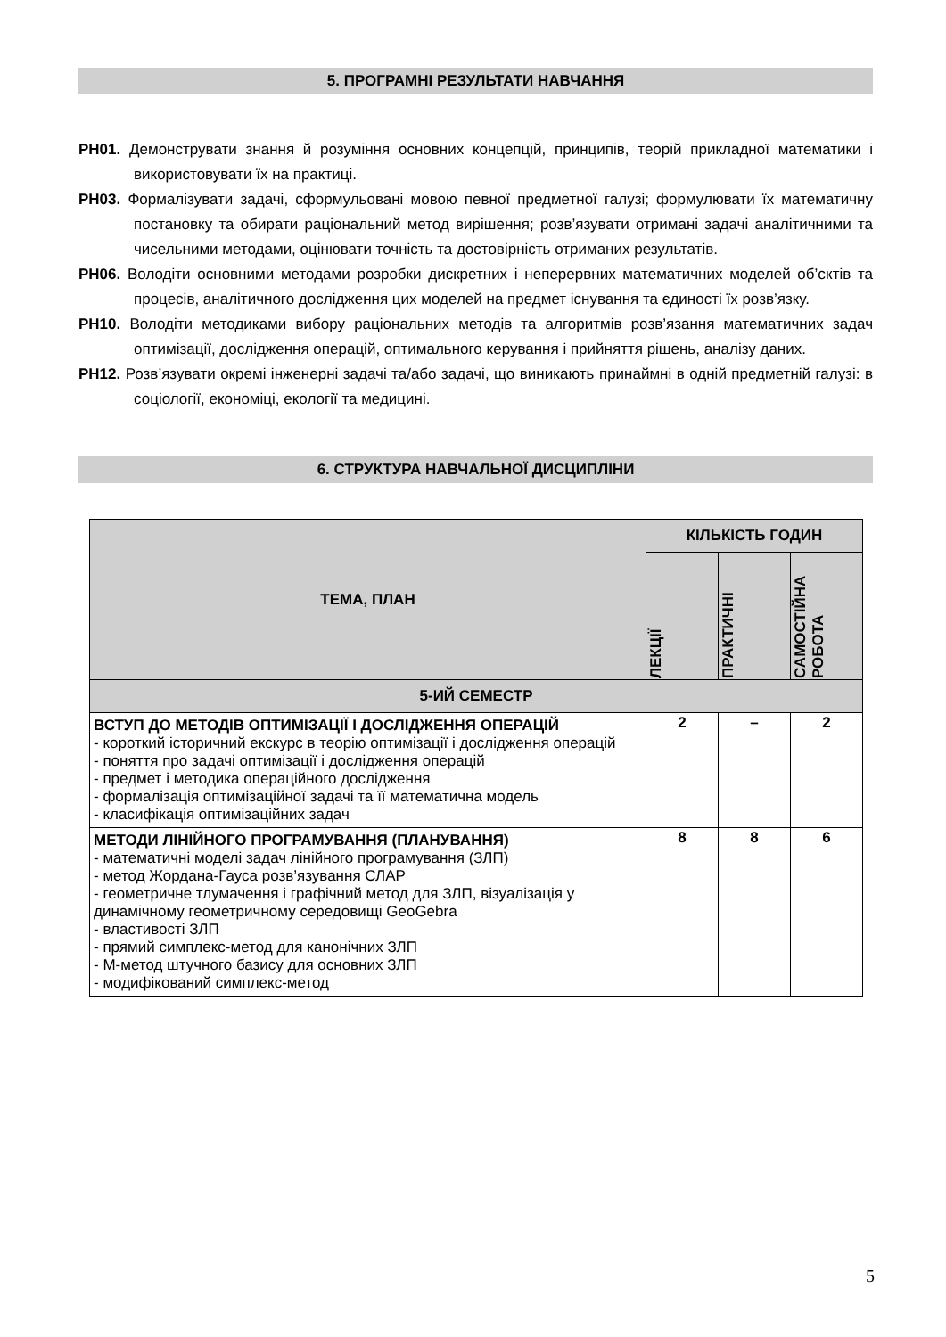5. ПРОГРАМНІ РЕЗУЛЬТАТИ НАВЧАННЯ
РН01. Демонструвати знання й розуміння основних концепцій, принципів, теорій прикладної математики і використовувати їх на практиці.
РН03. Формалізувати задачі, сформульовані мовою певної предметної галузі; формулювати їх математичну постановку та обирати раціональний метод вирішення; розв’язувати отримані задачі аналітичними та чисельними методами, оцінювати точність та достовірність отриманих результатів.
РН06. Володіти основними методами розробки дискретних і неперервних математичних моделей об’єктів та процесів, аналітичного дослідження цих моделей на предмет існування та єдиності їх розв’язку.
РН10. Володіти методиками вибору раціональних методів та алгоритмів розв’язання математичних задач оптимізації, дослідження операцій, оптимального керування і прийняття рішень, аналізу даних.
РН12. Розв’язувати окремі інженерні задачі та/або задачі, що виникають принаймні в одній предметній галузі: в соціології, економіці, екології та медицині.
6. СТРУКТУРА НАВЧАЛЬНОЇ ДИСЦИПЛІНИ
| ТЕМА, ПЛАН | КІЛЬКІСТЬ ГОДИН | | |
| --- | --- | --- | --- |
| | ЛЕКЦІЇ | ПРАКТИЧНІ | САМОСТІЙНА РОБОТА |
| 5-ИЙ СЕМЕСТР | | | |
| ВСТУП ДО МЕТОДІВ ОПТИМІЗАЦІЇ І ДОСЛІДЖЕННЯ ОПЕРАЦІЙ - короткий історичний екскурс в теорію оптимізації і дослідження операцій - поняття про задачі оптимізації і дослідження операцій - предмет і методика операційного дослідження - формалізація оптимізаційної задачі та її математична модель - класифікація оптимізаційних задач | 2 | – | 2 |
| МЕТОДИ ЛІНІЙНОГО ПРОГРАМУВАННЯ (ПЛАНУВАННЯ) - математичні моделі задач лінійного програмування (ЗЛП) - метод Жордана-Гауса розв’язування СЛАР - геометричне тлумачення і графічний метод для ЗЛП, візуалізація у динамічному геометричному середовищі GeoGebra - властивості ЗЛП - прямий симплекс-метод для канонічних ЗЛП - М-метод штучного базису для основних ЗЛП - модифікований симплекс-метод | 8 | 8 | 6 |
5